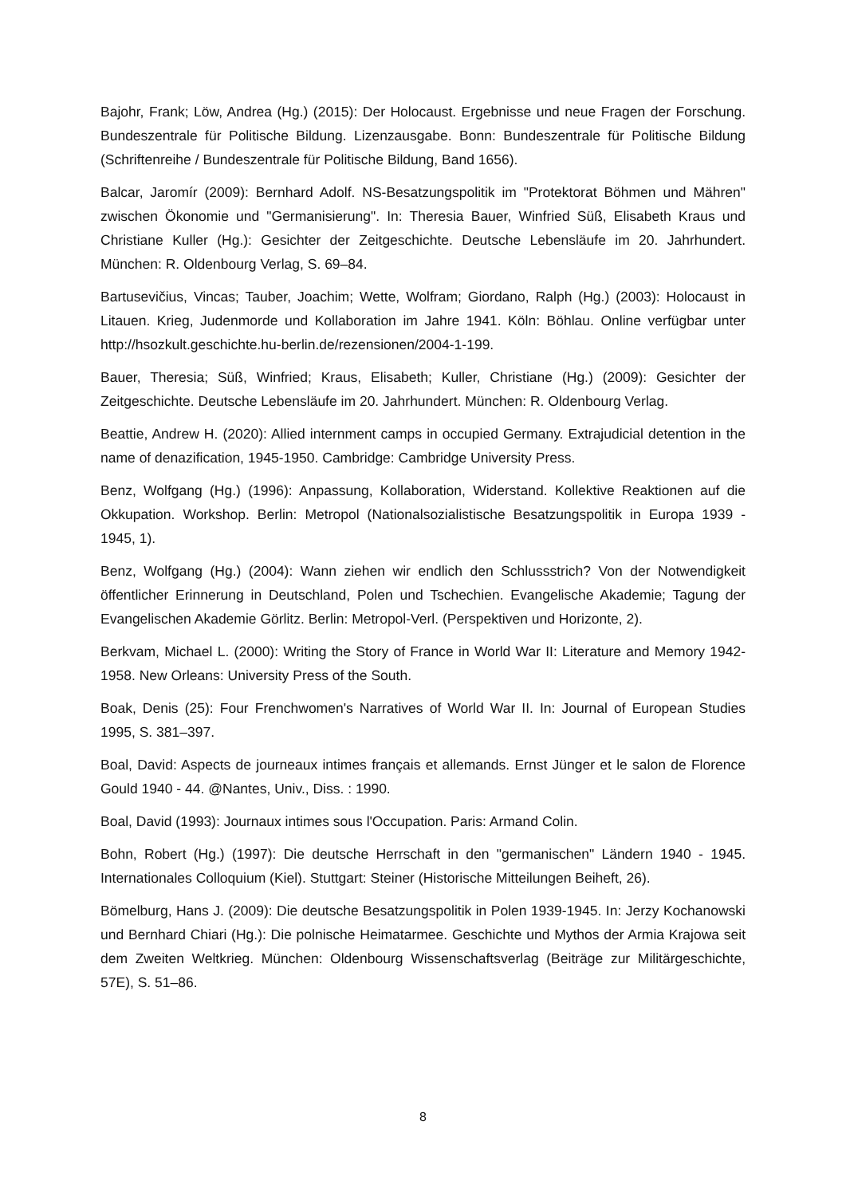Bajohr, Frank; Löw, Andrea (Hg.) (2015): Der Holocaust. Ergebnisse und neue Fragen der Forschung. Bundeszentrale für Politische Bildung. Lizenzausgabe. Bonn: Bundeszentrale für Politische Bildung (Schriftenreihe / Bundeszentrale für Politische Bildung, Band 1656).
Balcar, Jaromír (2009): Bernhard Adolf. NS-Besatzungspolitik im "Protektorat Böhmen und Mähren" zwischen Ökonomie und "Germanisierung". In: Theresia Bauer, Winfried Süß, Elisabeth Kraus und Christiane Kuller (Hg.): Gesichter der Zeitgeschichte. Deutsche Lebensläufe im 20. Jahrhundert. München: R. Oldenbourg Verlag, S. 69–84.
Bartusevičius, Vincas; Tauber, Joachim; Wette, Wolfram; Giordano, Ralph (Hg.) (2003): Holocaust in Litauen. Krieg, Judenmorde und Kollaboration im Jahre 1941. Köln: Böhlau. Online verfügbar unter http://hsozkult.geschichte.hu-berlin.de/rezensionen/2004-1-199.
Bauer, Theresia; Süß, Winfried; Kraus, Elisabeth; Kuller, Christiane (Hg.) (2009): Gesichter der Zeitgeschichte. Deutsche Lebensläufe im 20. Jahrhundert. München: R. Oldenbourg Verlag.
Beattie, Andrew H. (2020): Allied internment camps in occupied Germany. Extrajudicial detention in the name of denazification, 1945-1950. Cambridge: Cambridge University Press.
Benz, Wolfgang (Hg.) (1996): Anpassung, Kollaboration, Widerstand. Kollektive Reaktionen auf die Okkupation. Workshop. Berlin: Metropol (Nationalsozialistische Besatzungspolitik in Europa 1939 - 1945, 1).
Benz, Wolfgang (Hg.) (2004): Wann ziehen wir endlich den Schlussstrich? Von der Notwendigkeit öffentlicher Erinnerung in Deutschland, Polen und Tschechien. Evangelische Akademie; Tagung der Evangelischen Akademie Görlitz. Berlin: Metropol-Verl. (Perspektiven und Horizonte, 2).
Berkvam, Michael L. (2000): Writing the Story of France in World War II: Literature and Memory 1942-1958. New Orleans: University Press of the South.
Boak, Denis (25): Four Frenchwomen's Narratives of World War II. In: Journal of European Studies 1995, S. 381–397.
Boal, David: Aspects de journeaux intimes français et allemands. Ernst Jünger et le salon de Florence Gould 1940 - 44. @Nantes, Univ., Diss. : 1990.
Boal, David (1993): Journaux intimes sous l'Occupation. Paris: Armand Colin.
Bohn, Robert (Hg.) (1997): Die deutsche Herrschaft in den "germanischen" Ländern 1940 - 1945. Internationales Colloquium (Kiel). Stuttgart: Steiner (Historische Mitteilungen Beiheft, 26).
Bömelburg, Hans J. (2009): Die deutsche Besatzungspolitik in Polen 1939-1945. In: Jerzy Kochanowski und Bernhard Chiari (Hg.): Die polnische Heimatarmee. Geschichte und Mythos der Armia Krajowa seit dem Zweiten Weltkrieg. München: Oldenbourg Wissenschaftsverlag (Beiträge zur Militärgeschichte, 57E), S. 51–86.
8